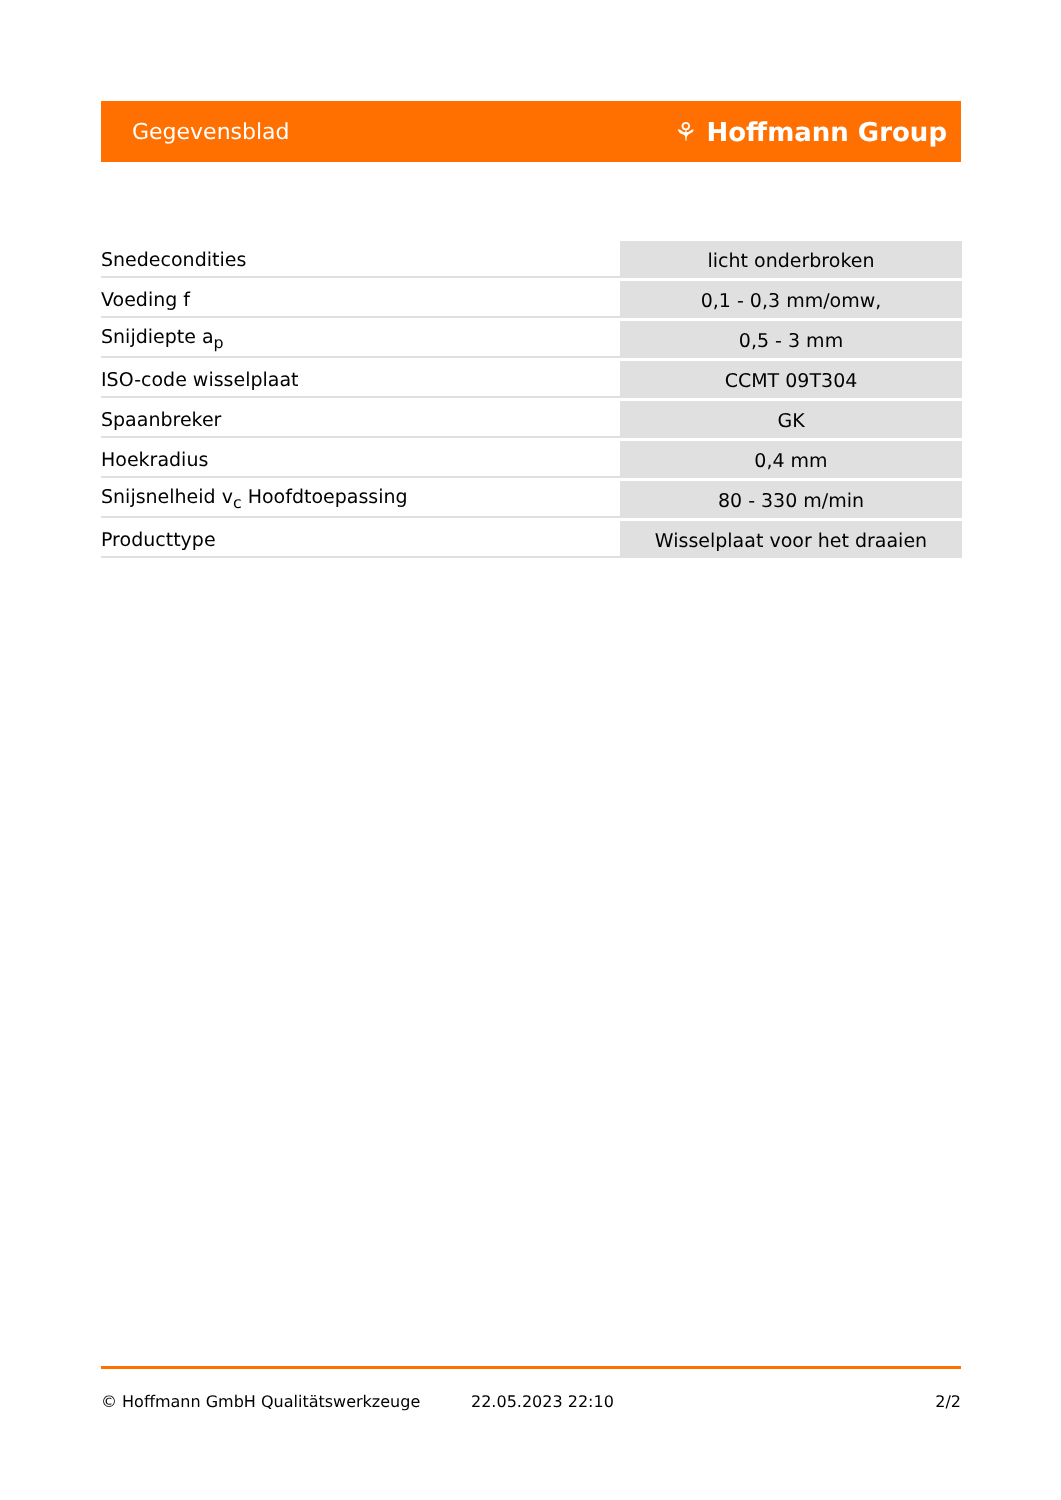Gegevensblad ⚘ Hoffmann Group
| Snedecondities | licht onderbroken |
| Voeding f | 0,1 - 0,3 mm/omw, |
| Snijdiepte a<sub>p</sub> | 0,5 - 3 mm |
| ISO-code wisselplaat | CCMT 09T304 |
| Spaanbreker | GK |
| Hoekradius | 0,4 mm |
| Snijsnelheid v<sub>c</sub> Hoofdtoepassing | 80 - 330 m/min |
| Producttype | Wisselplaat voor het draaien |
© Hoffmann GmbH Qualitätswerkzeuge 22.05.2023 22:10 2/2